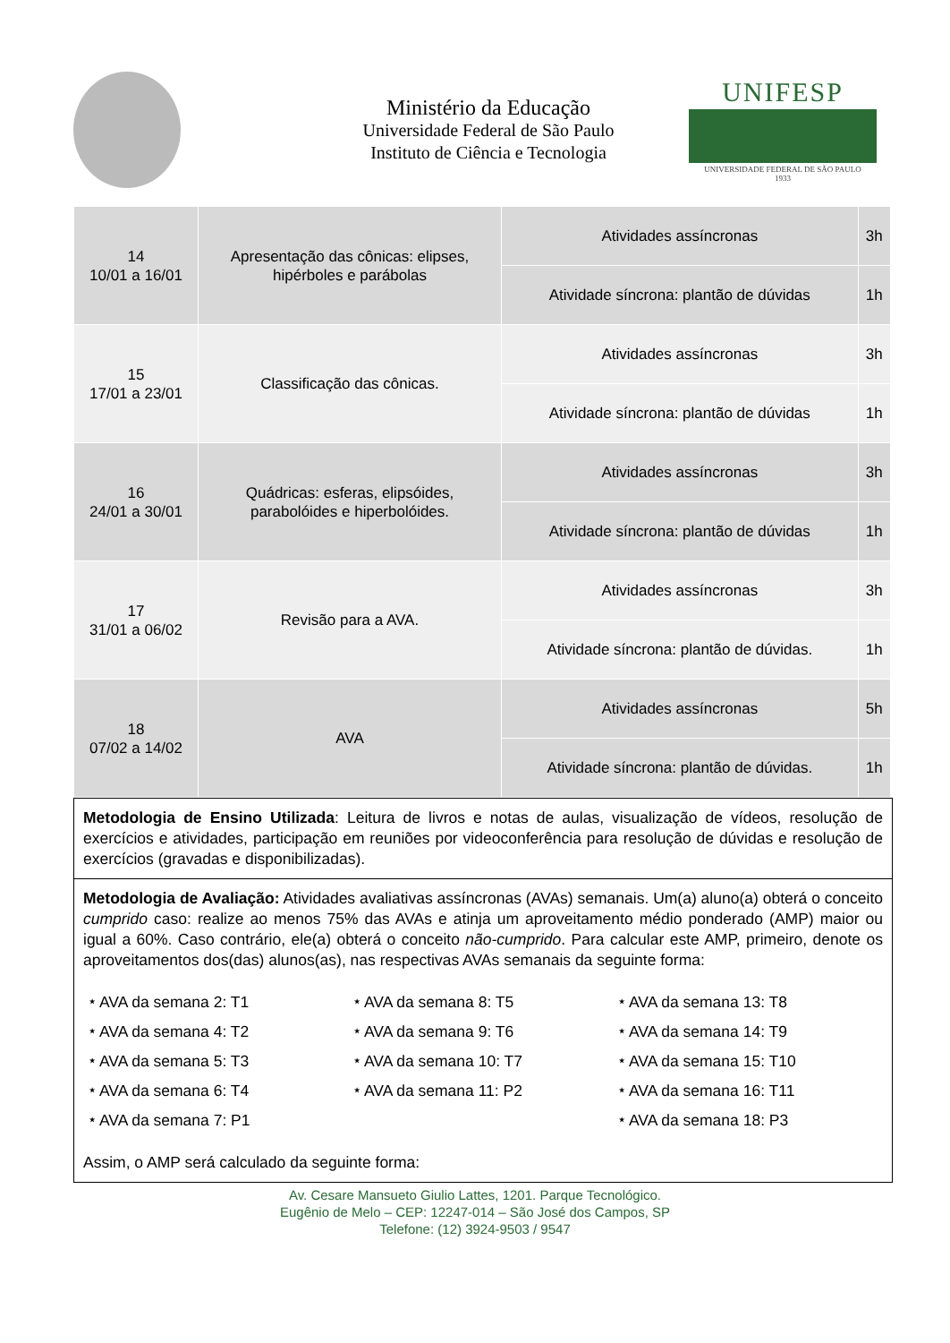Ministério da Educação
Universidade Federal de São Paulo
Instituto de Ciência e Tecnologia
UNIFESP
UNIVERSIDADE FEDERAL DE SÃO PAULO
1933
| 14 10/01 a 16/01 | Apresentação das cônicas: elipses, hipérboles e parábolas | Atividades assíncronas | 3h |
| | | Atividade síncrona: plantão de dúvidas | 1h |
| 15 17/01 a 23/01 | Classificação das cônicas. | Atividades assíncronas | 3h |
| | | Atividade síncrona: plantão de dúvidas | 1h |
| 16 24/01 a 30/01 | Quádricas: esferas, elipsóides, parabolóides e hiperbolóides. | Atividades assíncronas | 3h |
| | | Atividade síncrona: plantão de dúvidas | 1h |
| 17 31/01 a 06/02 | Revisão para a AVA. | Atividades assíncronas | 3h |
| | | Atividade síncrona: plantão de dúvidas. | 1h |
| 18 07/02 a 14/02 | AVA | Atividades assíncronas | 5h |
| | | Atividade síncrona: plantão de dúvidas. | 1h |
Metodologia de Ensino Utilizada: Leitura de livros e notas de aulas, visualização de vídeos, resolução de exercícios e atividades, participação em reuniões por videoconferência para resolução de dúvidas e resolução de exercícios (gravadas e disponibilizadas).
Metodologia de Avaliação: Atividades avaliativas assíncronas (AVAs) semanais. Um(a) aluno(a) obterá o conceito cumprido caso: realize ao menos 75% das AVAs e atinja um aproveitamento médio ponderado (AMP) maior ou igual a 60%. Caso contrário, ele(a) obterá o conceito não-cumprido. Para calcular este AMP, primeiro, denote os aproveitamentos dos(das) alunos(as), nas respectivas AVAs semanais da seguinte forma:
⭑ AVA da semana 2: T1
⭑ AVA da semana 8: T5
⭑ AVA da semana 13: T8
⭑ AVA da semana 4: T2
⭑ AVA da semana 9: T6
⭑ AVA da semana 14: T9
⭑ AVA da semana 5: T3
⭑ AVA da semana 10: T7
⭑ AVA da semana 15: T10
⭑ AVA da semana 6: T4
⭑ AVA da semana 11: P2
⭑ AVA da semana 16: T11
⭑ AVA da semana 7: P1
⭑ AVA da semana 18: P3
Assim, o AMP será calculado da seguinte forma:
Av. Cesare Mansueto Giulio Lattes, 1201. Parque Tecnológico.
Eugênio de Melo – CEP: 12247-014 – São José dos Campos, SP
Telefone: (12) 3924-9503 / 9547